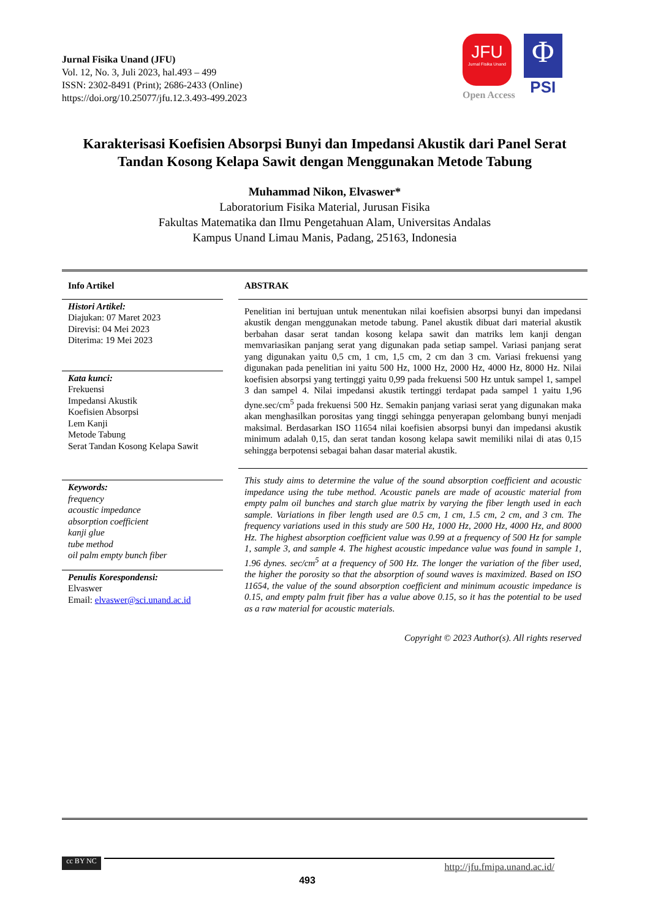Jurnal Fisika Unand (JFU)
Vol. 12, No. 3, Juli 2023, hal.493 – 499
ISSN: 2302-8491 (Print); 2686-2433 (Online)
https://doi.org/10.25077/jfu.12.3.493-499.2023
JFU
Jurnal Fisika Unand
Open Access
Φ
PSI
Karakterisasi Koefisien Absorpsi Bunyi dan Impedansi Akustik dari Panel Serat Tandan Kosong Kelapa Sawit dengan Menggunakan Metode Tabung
Muhammad Nikon, Elvaswer*
Laboratorium Fisika Material, Jurusan Fisika
Fakultas Matematika dan Ilmu Pengetahuan Alam, Universitas Andalas
Kampus Unand Limau Manis, Padang, 25163, Indonesia
Info Artikel
Histori Artikel:
Diajukan: 07 Maret 2023
Direvisi: 04 Mei 2023
Diterima: 19 Mei 2023
Kata kunci:
Frekuensi
Impedansi Akustik
Koefisien Absorpsi
Lem Kanji
Metode Tabung
Serat Tandan Kosong Kelapa Sawit
Keywords:
frequency
acoustic impedance
absorption coefficient
kanji glue
tube method
oil palm empty bunch fiber
Penulis Korespondensi:
Elvaswer
Email: elvaswer@sci.unand.ac.id
ABSTRAK
Penelitian ini bertujuan untuk menentukan nilai koefisien absorpsi bunyi dan impedansi akustik dengan menggunakan metode tabung. Panel akustik dibuat dari material akustik berbahan dasar serat tandan kosong kelapa sawit dan matriks lem kanji dengan memvariasikan panjang serat yang digunakan pada setiap sampel. Variasi panjang serat yang digunakan yaitu 0,5 cm, 1 cm, 1,5 cm, 2 cm dan 3 cm. Variasi frekuensi yang digunakan pada penelitian ini yaitu 500 Hz, 1000 Hz, 2000 Hz, 4000 Hz, 8000 Hz. Nilai koefisien absorpsi yang tertinggi yaitu 0,99 pada frekuensi 500 Hz untuk sampel 1, sampel 3 dan sampel 4. Nilai impedansi akustik tertinggi terdapat pada sampel 1 yaitu 1,96 dyne.sec/cm<sup>5</sup> pada frekuensi 500 Hz. Semakin panjang variasi serat yang digunakan maka akan menghasilkan porositas yang tinggi sehingga penyerapan gelombang bunyi menjadi maksimal. Berdasarkan ISO 11654 nilai koefisien absorpsi bunyi dan impedansi akustik minimum adalah 0,15, dan serat tandan kosong kelapa sawit memiliki nilai di atas 0,15 sehingga berpotensi sebagai bahan dasar material akustik.
This study aims to determine the value of the sound absorption coefficient and acoustic impedance using the tube method. Acoustic panels are made of acoustic material from empty palm oil bunches and starch glue matrix by varying the fiber length used in each sample. Variations in fiber length used are 0.5 cm, 1 cm, 1.5 cm, 2 cm, and 3 cm. The frequency variations used in this study are 500 Hz, 1000 Hz, 2000 Hz, 4000 Hz, and 8000 Hz. The highest absorption coefficient value was 0.99 at a frequency of 500 Hz for sample 1, sample 3, and sample 4. The highest acoustic impedance value was found in sample 1, 1.96 dynes. sec/cm<sup>5</sup> at a frequency of 500 Hz. The longer the variation of the fiber used, the higher the porosity so that the absorption of sound waves is maximized. Based on ISO 11654, the value of the sound absorption coefficient and minimum acoustic impedance is 0.15, and empty palm fruit fiber has a value above 0.15, so it has the potential to be used as a raw material for acoustic materials.
Copyright © 2023 Author(s). All rights reserved
cc BY NC http://jfu.fmipa.unand.ac.id/
493